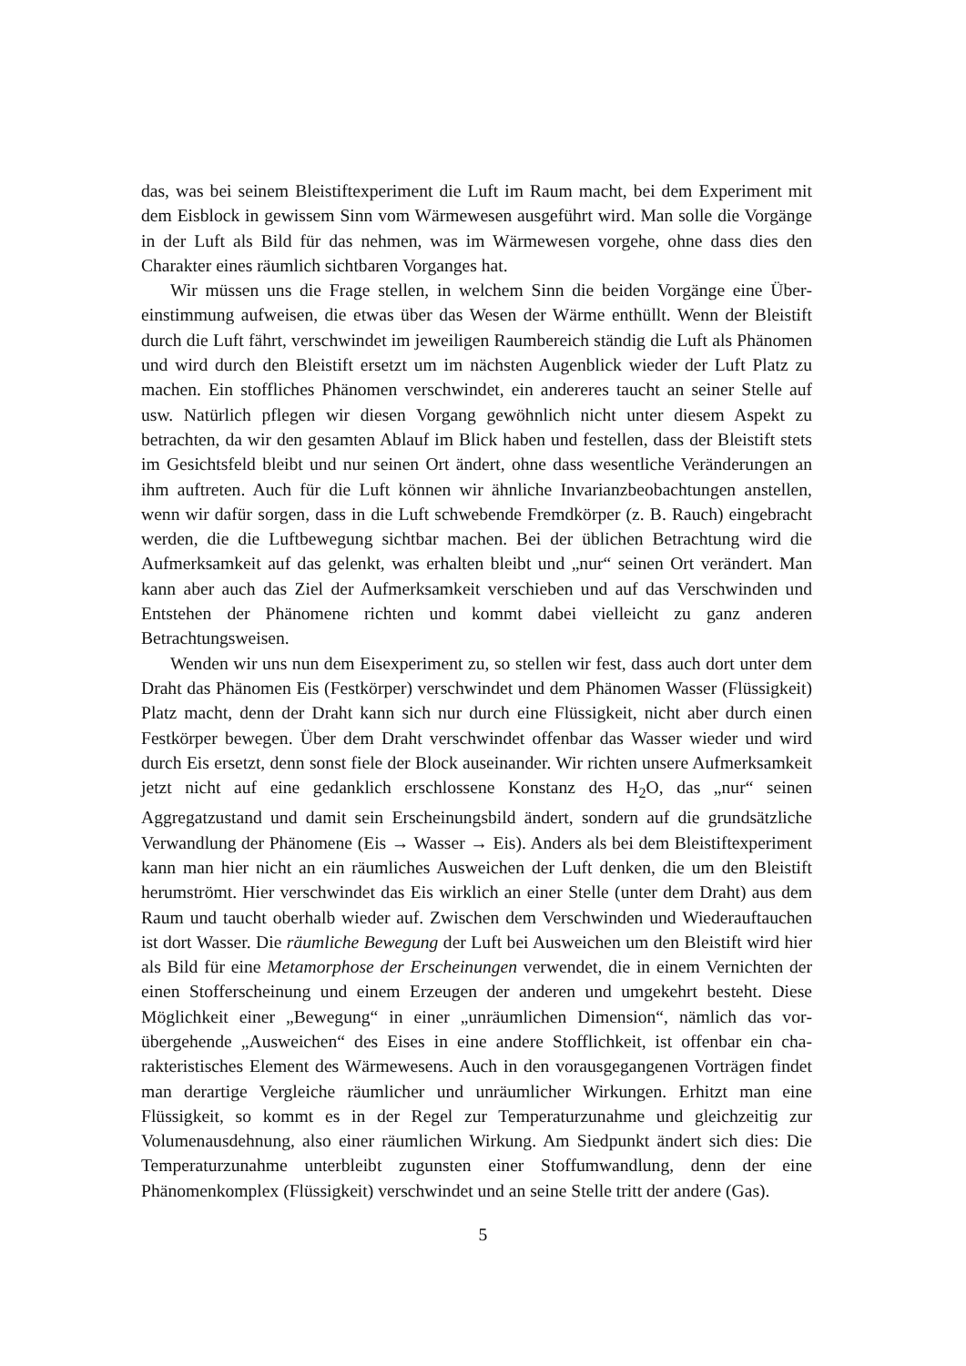das, was bei seinem Bleistiftexperiment die Luft im Raum macht, bei dem Experiment mit dem Eisblock in gewissem Sinn vom Wärmewesen ausgeführt wird. Man solle die Vorgänge in der Luft als Bild für das nehmen, was im Wärmewesen vorgehe, ohne dass dies den Charakter eines räumlich sichtbaren Vorganges hat.
Wir müssen uns die Frage stellen, in welchem Sinn die beiden Vorgänge eine Über­einstimmung aufweisen, die etwas über das Wesen der Wärme enthüllt. Wenn der Blei­stift durch die Luft fährt, verschwindet im jeweiligen Raumbereich ständig die Luft als Phänomen und wird durch den Bleistift ersetzt um im nächsten Augenblick wieder der Luft Platz zu machen. Ein stoffliches Phänomen verschwindet, ein andereres taucht an seiner Stelle auf usw. Natürlich pflegen wir diesen Vorgang gewöhnlich nicht un­ter diesem Aspekt zu betrachten, da wir den gesamten Ablauf im Blick haben und festellen, dass der Bleistift stets im Gesichtsfeld bleibt und nur seinen Ort ändert, oh­ne dass wesentliche Veränderungen an ihm auftreten. Auch für die Luft können wir ähnliche Invarianzbeobachtungen anstellen, wenn wir dafür sorgen, dass in die Luft schwebende Fremdkörper (z. B. Rauch) eingebracht werden, die die Luftbewegung sichtbar machen. Bei der üblichen Betrachtung wird die Aufmerksamkeit auf das ge­lenkt, was erhalten bleibt und „nur“ seinen Ort verändert. Man kann aber auch das Ziel der Aufmerksamkeit verschieben und auf das Verschwinden und Entstehen der Phänomene richten und kommt dabei vielleicht zu ganz anderen Betrachtungsweisen.
Wenden wir uns nun dem Eisexperiment zu, so stellen wir fest, dass auch dort unter dem Draht das Phänomen Eis (Festkörper) verschwindet und dem Phänomen Wasser (Flüssigkeit) Platz macht, denn der Draht kann sich nur durch eine Flüssigkeit, nicht aber durch einen Festkörper bewegen. Über dem Draht verschwindet offenbar das Wasser wieder und wird durch Eis ersetzt, denn sonst fiele der Block auseinander. Wir richten unsere Aufmerksamkeit jetzt nicht auf eine gedanklich erschlossene Kon­stanz des H<sub>2</sub>O, das „nur“ seinen Aggregatzustand und damit sein Erscheinungsbild ändert, sondern auf die grundsätzliche Verwandlung der Phänomene (Eis → Wasser → Eis). Anders als bei dem Bleistiftexperiment kann man hier nicht an ein räumliches Ausweichen der Luft denken, die um den Bleistift herumströmt. Hier verschwindet das Eis wirklich an einer Stelle (unter dem Draht) aus dem Raum und taucht ober­halb wieder auf. Zwischen dem Verschwinden und Wiederauftauchen ist dort Wasser. Die räumliche Bewegung der Luft bei Ausweichen um den Bleistift wird hier als Bild für eine Metamorphose der Erscheinungen verwendet, die in einem Vernichten der einen Stofferscheinung und einem Erzeugen der anderen und umgekehrt besteht. Diese Möglichkeit einer „Bewegung“ in einer „unräumlichen Dimension“, nämlich das vor­übergehende „Ausweichen“ des Eises in eine andere Stofflichkeit, ist offenbar ein cha­rakteristisches Element des Wärmewesens. Auch in den vorausgegangenen Vorträgen findet man derartige Vergleiche räumlicher und unräumlicher Wirkungen. Erhitzt man eine Flüssigkeit, so kommt es in der Regel zur Temperaturzunahme und gleichzeitig zur Volumenausdehnung, also einer räumlichen Wirkung. Am Siedpunkt ändert sich dies: Die Temperaturzunahme unterbleibt zugunsten einer Stoffumwandlung, denn der eine Phänomenkomplex (Flüssigkeit) verschwindet und an seine Stelle tritt der andere (Gas).
5